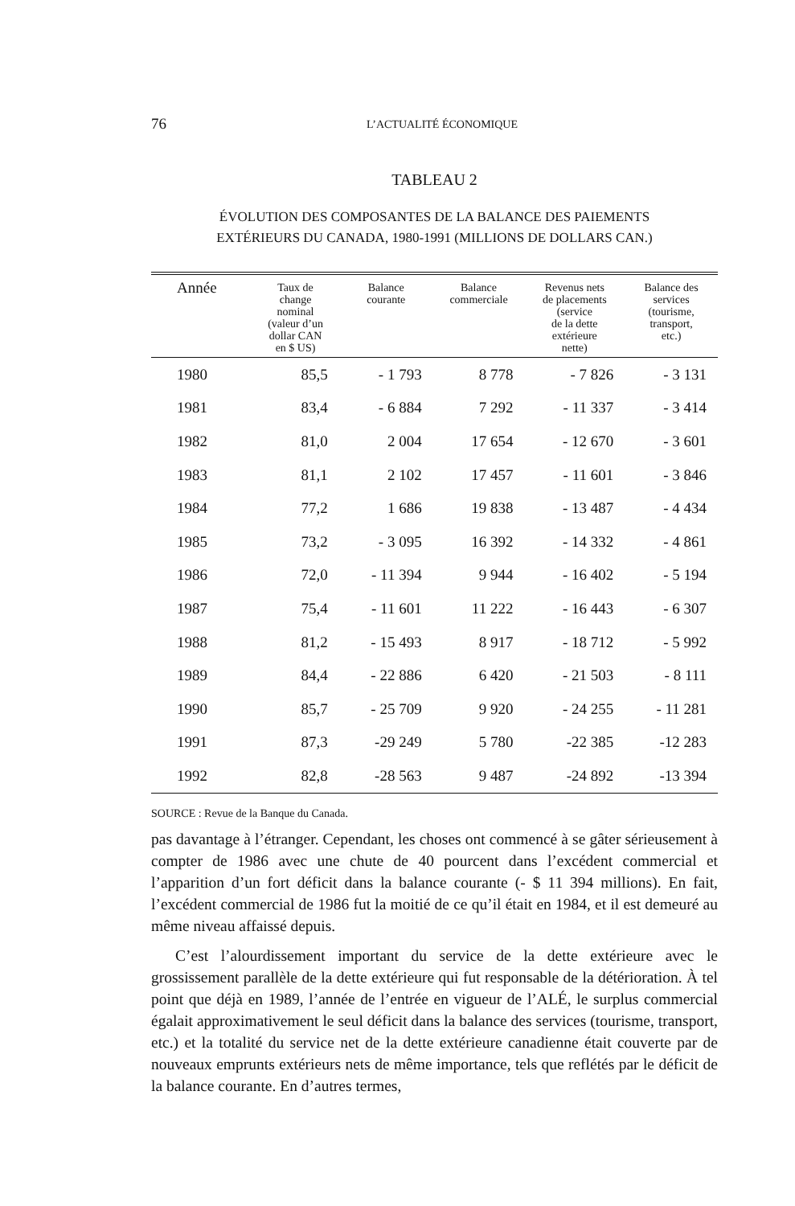76
L’ACTUALITÉ ÉCONOMIQUE
TABLEAU 2
ÉVOLUTION DES COMPOSANTES DE LA BALANCE DES PAIEMENTS
EXTÉRIEURS DU CANADA, 1980-1991 (MILLIONS DE DOLLARS CAN.)
| Année | Taux de change nominal (valeur d’un dollar CAN en $ US) | Balance courante | Balance commerciale | Revenus nets de placements (service de la dette extérieure nette) | Balance des services (tourisme, transport, etc.) |
| --- | --- | --- | --- | --- | --- |
| 1980 | 85,5 | - 1 793 | 8 778 | - 7 826 | - 3 131 |
| 1981 | 83,4 | - 6 884 | 7 292 | - 11 337 | - 3 414 |
| 1982 | 81,0 | 2 004 | 17 654 | - 12 670 | - 3 601 |
| 1983 | 81,1 | 2 102 | 17 457 | - 11 601 | - 3 846 |
| 1984 | 77,2 | 1 686 | 19 838 | - 13 487 | - 4 434 |
| 1985 | 73,2 | - 3 095 | 16 392 | - 14 332 | - 4 861 |
| 1986 | 72,0 | - 11 394 | 9 944 | - 16 402 | - 5 194 |
| 1987 | 75,4 | - 11 601 | 11 222 | - 16 443 | - 6 307 |
| 1988 | 81,2 | - 15 493 | 8 917 | - 18 712 | - 5 992 |
| 1989 | 84,4 | - 22 886 | 6 420 | - 21 503 | - 8 111 |
| 1990 | 85,7 | - 25 709 | 9 920 | - 24 255 | - 11 281 |
| 1991 | 87,3 | -29 249 | 5 780 | -22 385 | -12 283 |
| 1992 | 82,8 | -28 563 | 9 487 | -24 892 | -13 394 |
SOURCE : Revue de la Banque du Canada.
pas davantage à l’étranger. Cependant, les choses ont commencé à se gâter sérieusement à compter de 1986 avec une chute de 40 pourcent dans l’excédent commercial et l’apparition d’un fort déficit dans la balance courante (- $ 11 394 millions). En fait, l’excédent commercial de 1986 fut la moitié de ce qu’il était en 1984, et il est demeuré au même niveau affaissé depuis.
C’est l’alourdissement important du service de la dette extérieure avec le grossissement parallèle de la dette extérieure qui fut responsable de la détérioration. À tel point que déjà en 1989, l’année de l’entrée en vigueur de l’ALÉ, le surplus commercial égalait approximativement le seul déficit dans la balance des services (tourisme, transport, etc.) et la totalité du service net de la dette extérieure canadienne était couverte par de nouveaux emprunts extérieurs nets de même importance, tels que reflétés par le déficit de la balance courante. En d’autres termes,